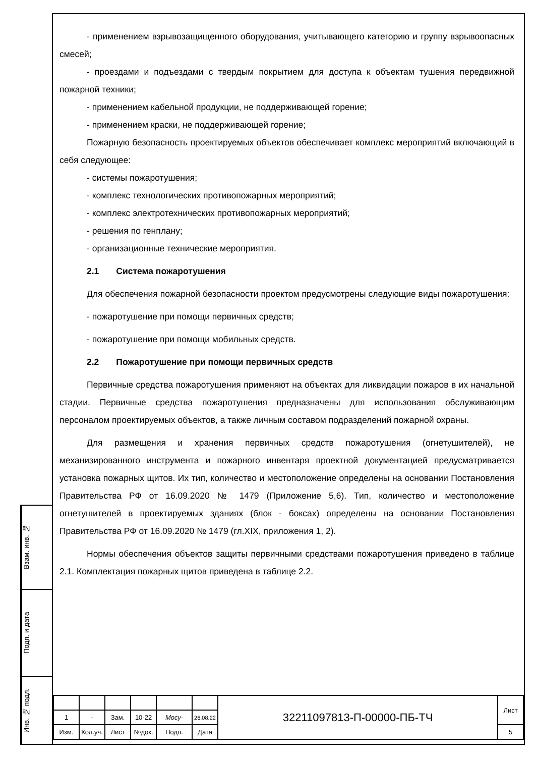- применением взрывозащищенного оборудования, учитывающего категорию и группу взрывоопасных смесей;
- проездами и подъездами с твердым покрытием для доступа к объектам тушения передвижной пожарной техники;
- применением кабельной продукции, не поддерживающей горение;
- применением краски, не поддерживающей горение;
Пожарную безопасность проектируемых объектов обеспечивает комплекс мероприятий включающий в себя следующее:
- системы пожаротушения;
- комплекс технологических противопожарных мероприятий;
- комплекс электротехнических противопожарных мероприятий;
- решения по генплану;
- организационные технические мероприятия.
2.1 Система пожаротушения
Для обеспечения пожарной безопасности проектом предусмотрены следующие виды пожаротушения:
- пожаротушение при помощи первичных средств;
- пожаротушение при помощи мобильных средств.
2.2 Пожаротушение при помощи первичных средств
Первичные средства пожаротушения применяют на объектах для ликвидации пожаров в их начальной стадии. Первичные средства пожаротушения предназначены для использования обслуживающим персоналом проектируемых объектов, а также личным составом подразделений пожарной охраны.
Для размещения и хранения первичных средств пожаротушения (огнетушителей), не механизированного инструмента и пожарного инвентаря проектной документацией предусматривается установка пожарных щитов. Их тип, количество и местоположение определены на основании Постановления Правительства РФ от 16.09.2020 № 1479 (Приложение 5,6). Тип, количество и местоположение огнетушителей в проектируемых зданиях (блок - боксах) определены на основании Постановления Правительства РФ от 16.09.2020 № 1479 (гл.XIX, приложения 1, 2).
Нормы обеспечения объектов защиты первичными средствами пожаротушения приведено в таблице 2.1. Комплектация пожарных щитов приведена в таблице 2.2.
Взам. инв. №
Подп. и дата
Инв. № подл.
| | | | | | | 32211097813-П-00000-ПБ-ТЧ | Лист |
| 1 | - | Зам. | 10-22 | Мосу- | 26.08.22 | | |
| Изм. | Кол.уч. | Лист | №док. | Подп. | Дата | | 5 |